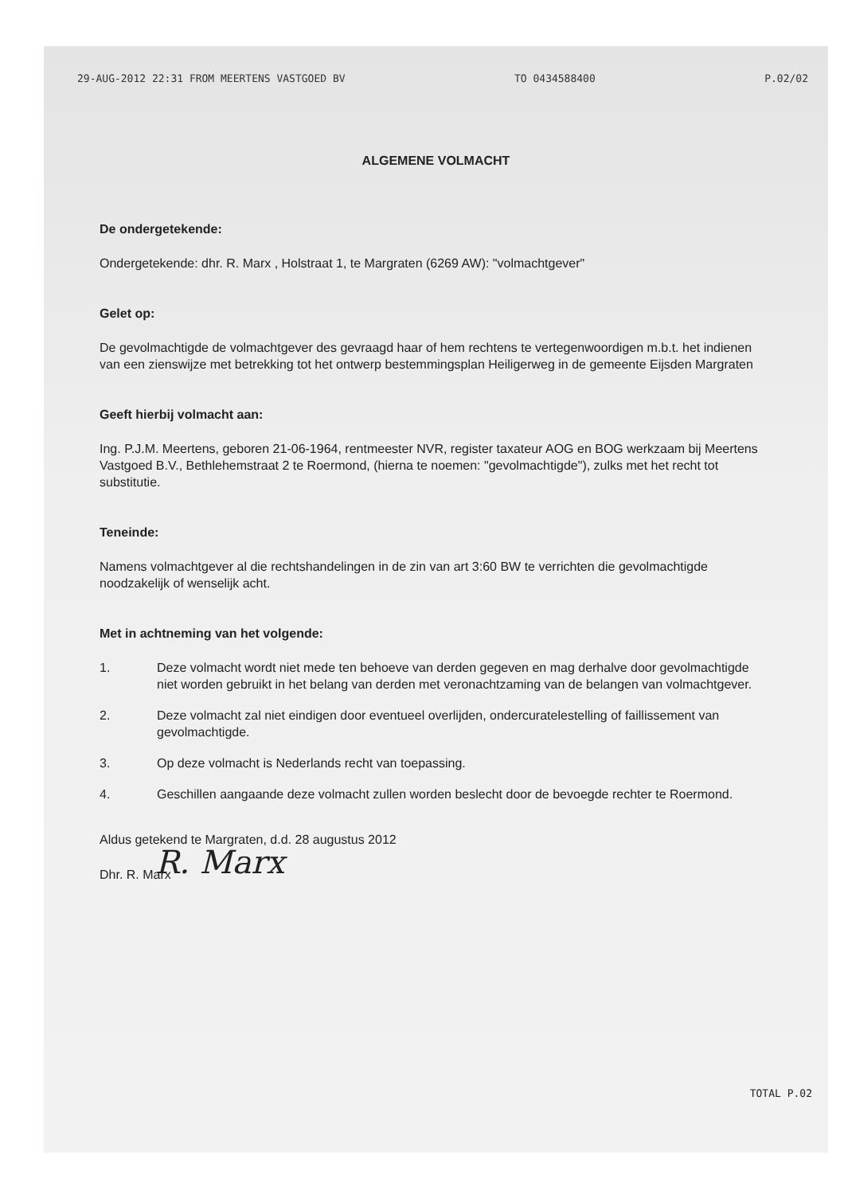29-AUG-2012 22:31 FROM MEERTENS VASTGOED BV TO 0434588400 P.02/02
ALGEMENE VOLMACHT
De ondergetekende:
Ondergetekende: dhr. R. Marx , Holstraat 1, te Margraten (6269 AW): "volmachtgever"
Gelet op:
De gevolmachtigde de volmachtgever des gevraagd haar of hem rechtens te vertegenwoordigen m.b.t. het indienen van een zienswijze met betrekking tot het ontwerp bestemmingsplan Heiligerweg in de gemeente Eijsden Margraten
Geeft hierbij volmacht aan:
Ing. P.J.M. Meertens, geboren 21-06-1964, rentmeester NVR, register taxateur AOG en BOG werkzaam bij Meertens Vastgoed B.V., Bethlehemstraat 2 te Roermond, (hierna te noemen: "gevolmachtigde"), zulks met het recht tot substitutie.
Teneinde:
Namens volmachtgever al die rechtshandelingen in de zin van art 3:60 BW te verrichten die gevolmachtigde noodzakelijk of wenselijk acht.
Met in achtneming van het volgende:
1. Deze volmacht wordt niet mede ten behoeve van derden gegeven en mag derhalve door gevolmachtigde niet worden gebruikt in het belang van derden met veronachtzaming van de belangen van volmachtgever.
2. Deze volmacht zal niet eindigen door eventueel overlijden, ondercuratelestelling of faillissement van gevolmachtigde.
3. Op deze volmacht is Nederlands recht van toepassing.
4. Geschillen aangaande deze volmacht zullen worden beslecht door de bevoegde rechter te Roermond.
Aldus getekend te Margraten, d.d. 28 augustus 2012
R. Marx
Dhr. R. Marx
TOTAL P.02